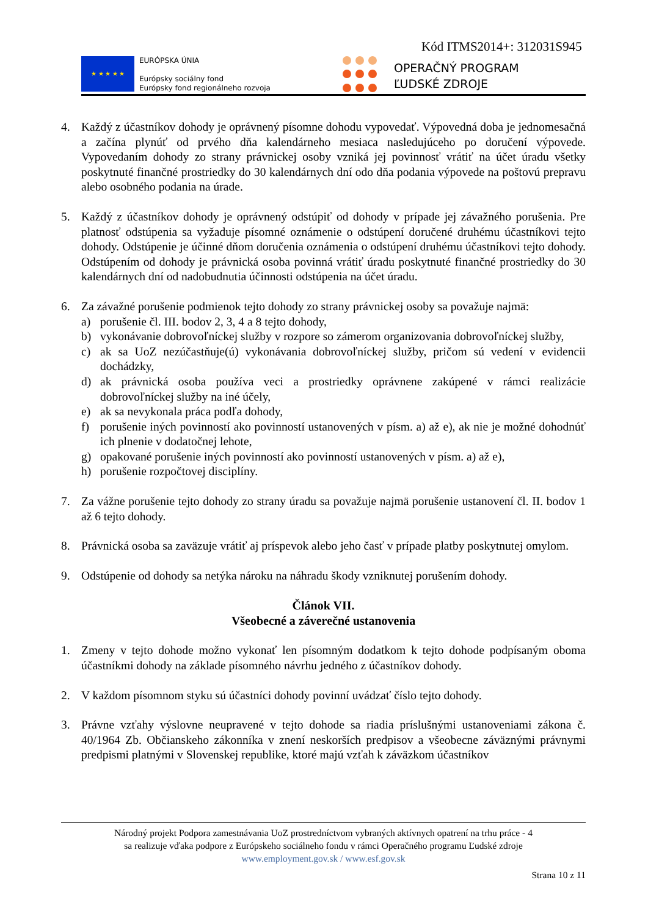Kód ITMS2014+: 312031S945
★ ★ ★ ★ ★
EURÓPSKA ÚNIA
Európsky sociálny fond
Európsky fond regionálneho rozvoja
OPERAČNÝ PROGRAM
ĽUDSKÉ ZDROJE
4. Každý z účastníkov dohody je oprávnený písomne dohodu vypovedať. Výpovedná doba je jednomesačná a začína plynúť od prvého dňa kalendárneho mesiaca nasledujúceho po doručení výpovede. Vypovedaním dohody zo strany právnickej osoby vzniká jej povinnosť vrátiť na účet úradu všetky poskytnuté finančné prostriedky do 30 kalendárnych dní odo dňa podania výpovede na poštovú prepravu alebo osobného podania na úrade.
5. Každý z účastníkov dohody je oprávnený odstúpiť od dohody v prípade jej závažného porušenia. Pre platnosť odstúpenia sa vyžaduje písomné oznámenie o odstúpení doručené druhému účastníkovi tejto dohody. Odstúpenie je účinné dňom doručenia oznámenia o odstúpení druhému účastníkovi tejto dohody. Odstúpením od dohody je právnická osoba povinná vrátiť úradu poskytnuté finančné prostriedky do 30 kalendárnych dní od nadobudnutia účinnosti odstúpenia na účet úradu.
6. Za závažné porušenie podmienok tejto dohody zo strany právnickej osoby sa považuje najmä:
a) porušenie čl. III. bodov 2, 3, 4 a 8 tejto dohody,
b) vykonávanie dobrovoľníckej služby v rozpore so zámerom organizovania dobrovoľníckej služby,
c) ak sa UoZ nezúčastňuje(ú) vykonávania dobrovoľníckej služby, pričom sú vedení v evidencii dochádzky,
d) ak právnická osoba používa veci a prostriedky oprávnene zakúpené v rámci realizácie dobrovoľníckej služby na iné účely,
e) ak sa nevykonala práca podľa dohody,
f) porušenie iných povinností ako povinností ustanovených v písm. a) až e), ak nie je možné dohodnúť ich plnenie v dodatočnej lehote,
g) opakované porušenie iných povinností ako povinností ustanovených v písm. a) až e),
h) porušenie rozpočtovej disciplíny.
7. Za vážne porušenie tejto dohody zo strany úradu sa považuje najmä porušenie ustanovení čl. II. bodov 1 až 6 tejto dohody.
8. Právnická osoba sa zaväzuje vrátiť aj príspevok alebo jeho časť v prípade platby poskytnutej omylom.
9. Odstúpenie od dohody sa netýka nároku na náhradu škody vzniknutej porušením dohody.
Článok VII.
Všeobecné a záverečné ustanovenia
1. Zmeny v tejto dohode možno vykonať len písomným dodatkom k tejto dohode podpísaným oboma účastníkmi dohody na základe písomného návrhu jedného z účastníkov dohody.
2. V každom písomnom styku sú účastníci dohody povinní uvádzať číslo tejto dohody.
3. Právne vzťahy výslovne neupravené v tejto dohode sa riadia príslušnými ustanoveniami zákona č. 40/1964 Zb. Občianskeho zákonníka v znení neskorších predpisov a všeobecne záväznými právnymi predpismi platnými v Slovenskej republike, ktoré majú vzťah k záväzkom účastníkov
Národný projekt Podpora zamestnávania UoZ prostredníctvom vybraných aktívnych opatrení na trhu práce - 4
sa realizuje vďaka podpore z Európskeho sociálneho fondu v rámci Operačného programu Ľudské zdroje
www.employment.gov.sk / www.esf.gov.sk
Strana 10 z 11